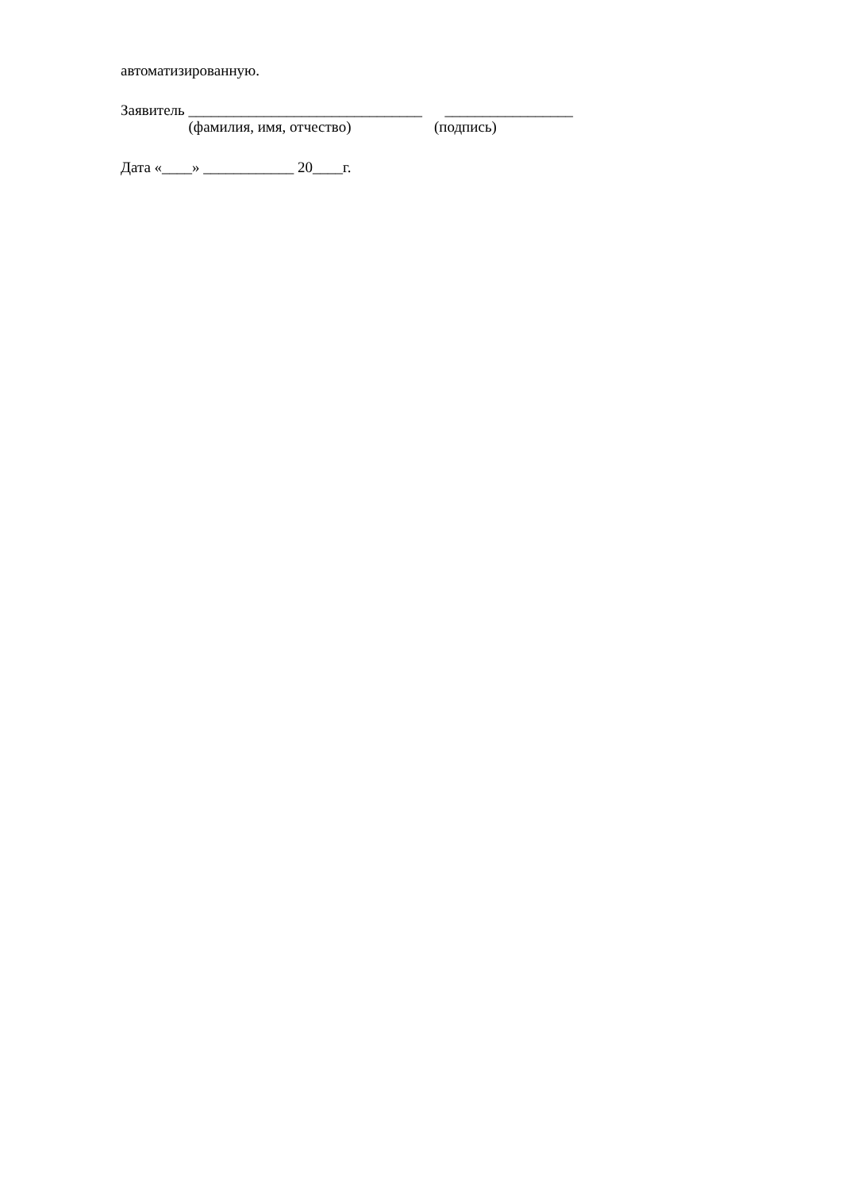автоматизированную.
Заявитель _______________________________ _________________
(фамилия, имя, отчество) (подпись)
Дата «____» ____________ 20____г.